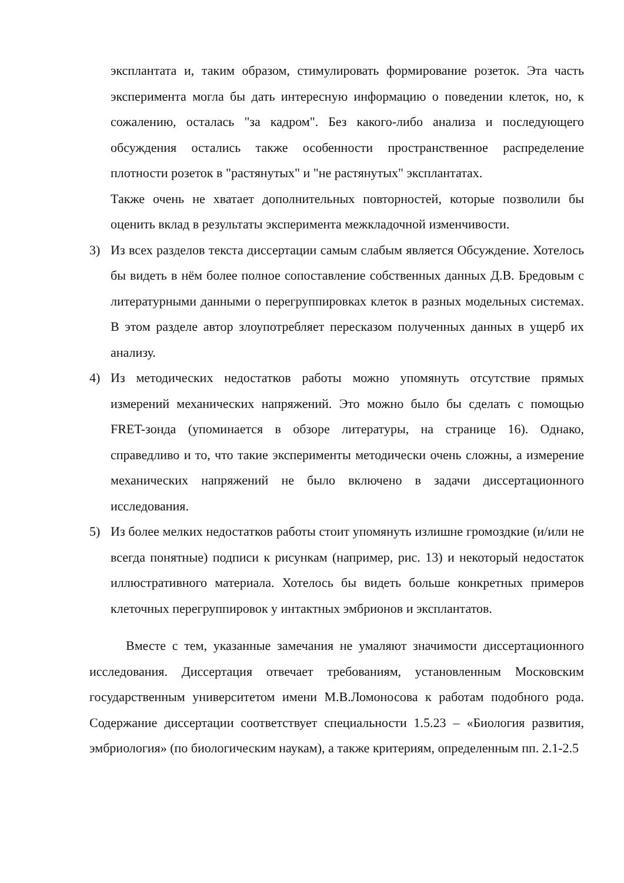эксплантата и, таким образом, стимулировать формирование розеток. Эта часть эксперимента могла бы дать интересную информацию о поведении клеток, но, к сожалению, осталась "за кадром". Без какого-либо анализа и последующего обсуждения остались также особенности пространственное распределение плотности розеток в "растянутых" и "не растянутых" эксплантатах.
Также очень не хватает дополнительных повторностей, которые позволили бы оценить вклад в результаты эксперимента межкладочной изменчивости.
3) Из всех разделов текста диссертации самым слабым является Обсуждение. Хотелось бы видеть в нём более полное сопоставление собственных данных Д.В. Бредовым с литературными данными о перегруппировках клеток в разных модельных системах. В этом разделе автор злоупотребляет пересказом полученных данных в ущерб их анализу.
4) Из методических недостатков работы можно упомянуть отсутствие прямых измерений механических напряжений. Это можно было бы сделать с помощью FRET-зонда (упоминается в обзоре литературы, на странице 16). Однако, справедливо и то, что такие эксперименты методически очень сложны, а измерение механических напряжений не было включено в задачи диссертационного исследования.
5) Из более мелких недостатков работы стоит упомянуть излишне громоздкие (и/или не всегда понятные) подписи к рисункам (например, рис. 13) и некоторый недостаток иллюстративного материала. Хотелось бы видеть больше конкретных примеров клеточных перегруппировок у интактных эмбрионов и эксплантатов.
Вместе с тем, указанные замечания не умаляют значимости диссертационного исследования. Диссертация отвечает требованиям, установленным Московским государственным университетом имени М.В.Ломоносова к работам подобного рода. Содержание диссертации соответствует специальности 1.5.23 – «Биология развития, эмбриология» (по биологическим наукам), а также критериям, определенным пп. 2.1-2.5